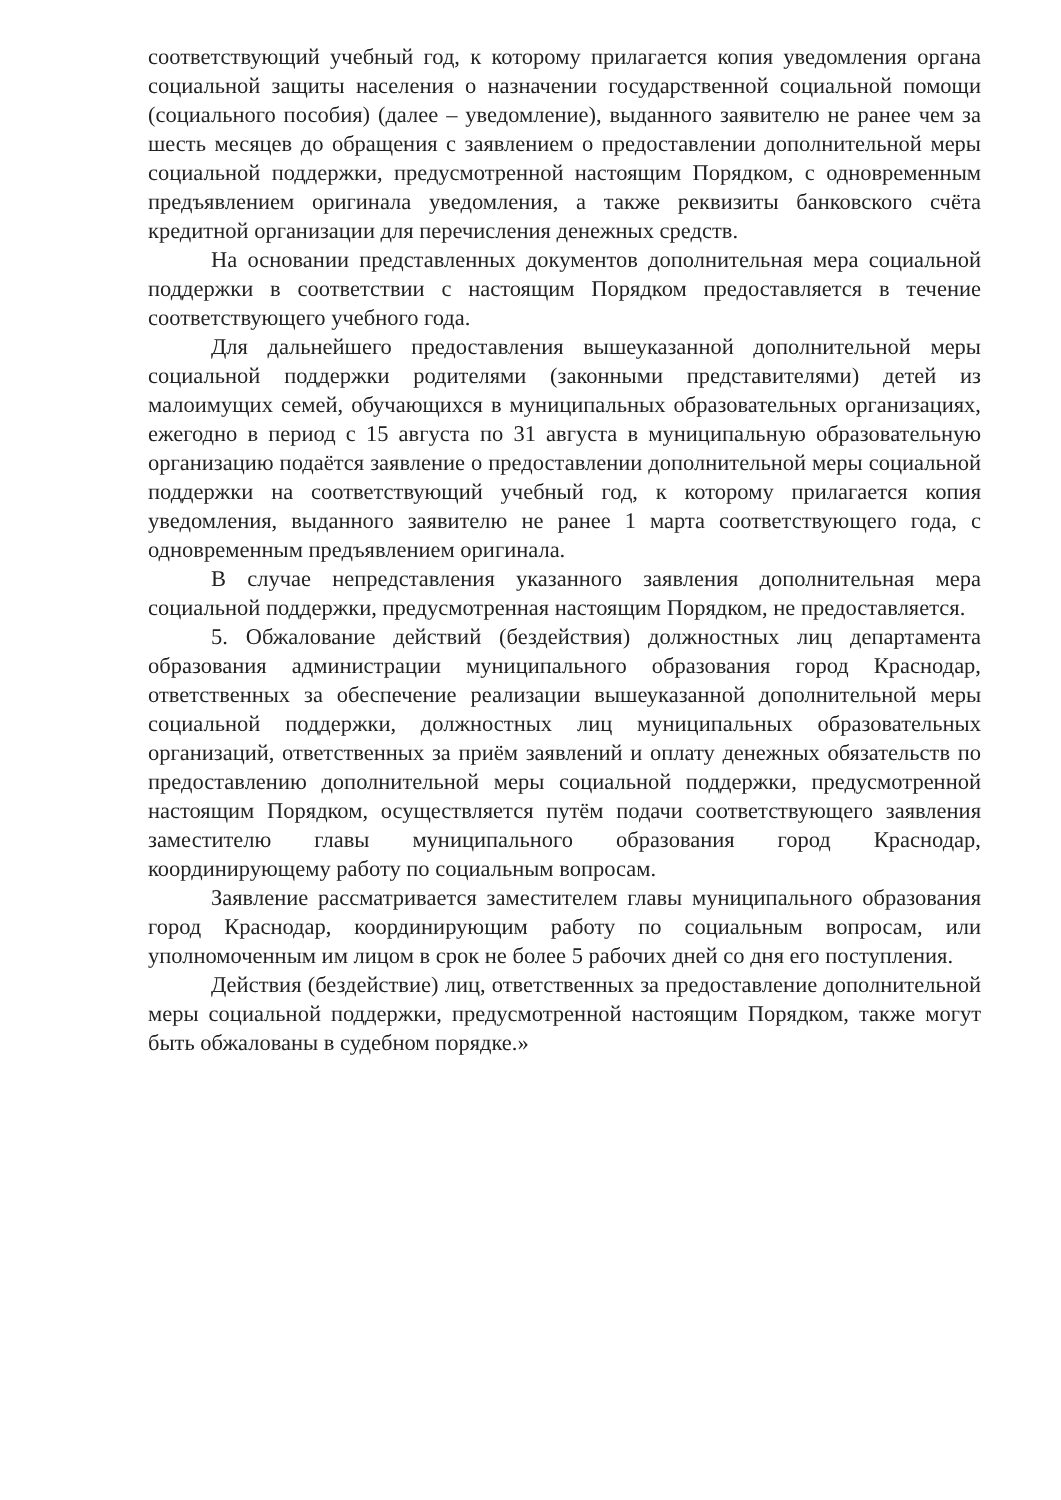соответствующий учебный год, к которому прилагается копия уведомления органа социальной защиты населения о назначении государственной социальной помощи (социального пособия) (далее – уведомление), выданного заявителю не ранее чем за шесть месяцев до обращения с заявлением о предоставлении дополнительной меры социальной поддержки, предусмотренной настоящим Порядком, с одновременным предъявлением оригинала уведомления, а также реквизиты банковского счёта кредитной организации для перечисления денежных средств.
На основании представленных документов дополнительная мера социальной поддержки в соответствии с настоящим Порядком предоставляется в течение соответствующего учебного года.
Для дальнейшего предоставления вышеуказанной дополнительной меры социальной поддержки родителями (законными представителями) детей из малоимущих семей, обучающихся в муниципальных образовательных организациях, ежегодно в период с 15 августа по 31 августа в муниципальную образовательную организацию подаётся заявление о предоставлении дополнительной меры социальной поддержки на соответствующий учебный год, к которому прилагается копия уведомления, выданного заявителю не ранее 1 марта соответствующего года, с одновременным предъявлением оригинала.
В случае непредставления указанного заявления дополнительная мера социальной поддержки, предусмотренная настоящим Порядком, не предоставляется.
5. Обжалование действий (бездействия) должностных лиц департамента образования администрации муниципального образования город Краснодар, ответственных за обеспечение реализации вышеуказанной дополнительной меры социальной поддержки, должностных лиц муниципальных образовательных организаций, ответственных за приём заявлений и оплату денежных обязательств по предоставлению дополнительной меры социальной поддержки, предусмотренной настоящим Порядком, осуществляется путём подачи соответствующего заявления заместителю главы муниципального образования город Краснодар, координирующему работу по социальным вопросам.
Заявление рассматривается заместителем главы муниципального образования город Краснодар, координирующим работу по социальным вопросам, или уполномоченным им лицом в срок не более 5 рабочих дней со дня его поступления.
Действия (бездействие) лиц, ответственных за предоставление дополнительной меры социальной поддержки, предусмотренной настоящим Порядком, также могут быть обжалованы в судебном порядке.»